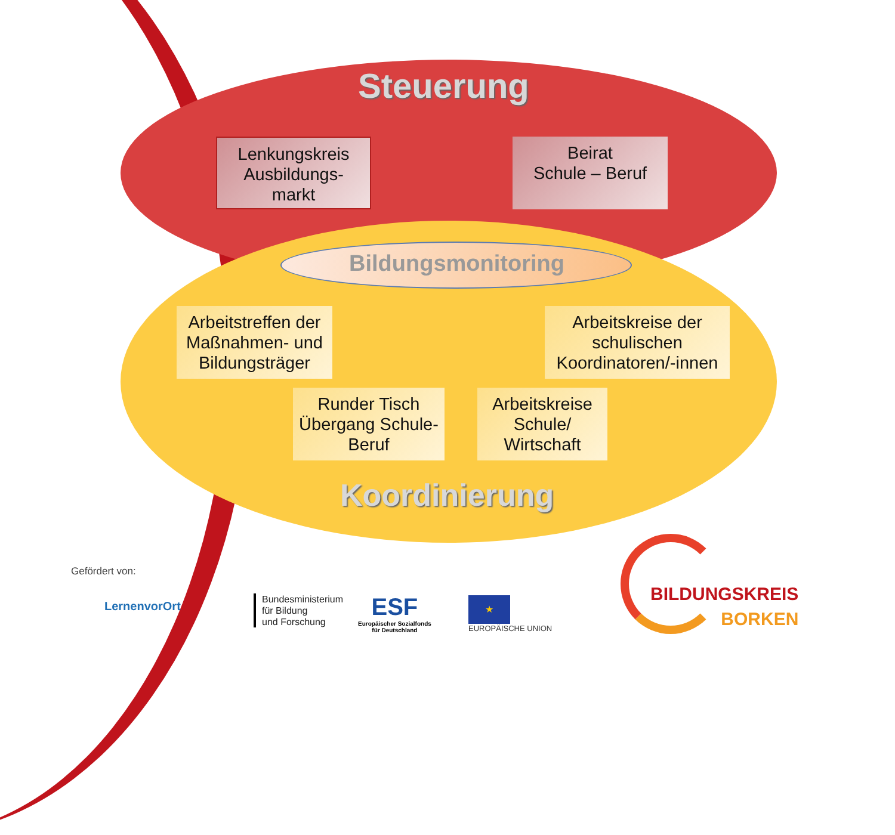Steuerung
Lenkungskreis Ausbildungs-
markt
Beirat
Schule – Beruf
Bildungsmonitoring
Arbeitstreffen der Maßnahmen- und Bildungsträger
Arbeitskreise der schulischen Koordinatoren/-innen
Runder Tisch Übergang Schule-Beruf
Arbeitskreise Schule/ Wirtschaft
Koordinierung
Gefördert von:
LernenvorOrt
Bundesministerium
für Bildung
und Forschung
ESF
Europäischer Sozialfonds
für Deutschland
★
EUROPÄISCHE UNION
BILDUNGSKREIS
BORKEN